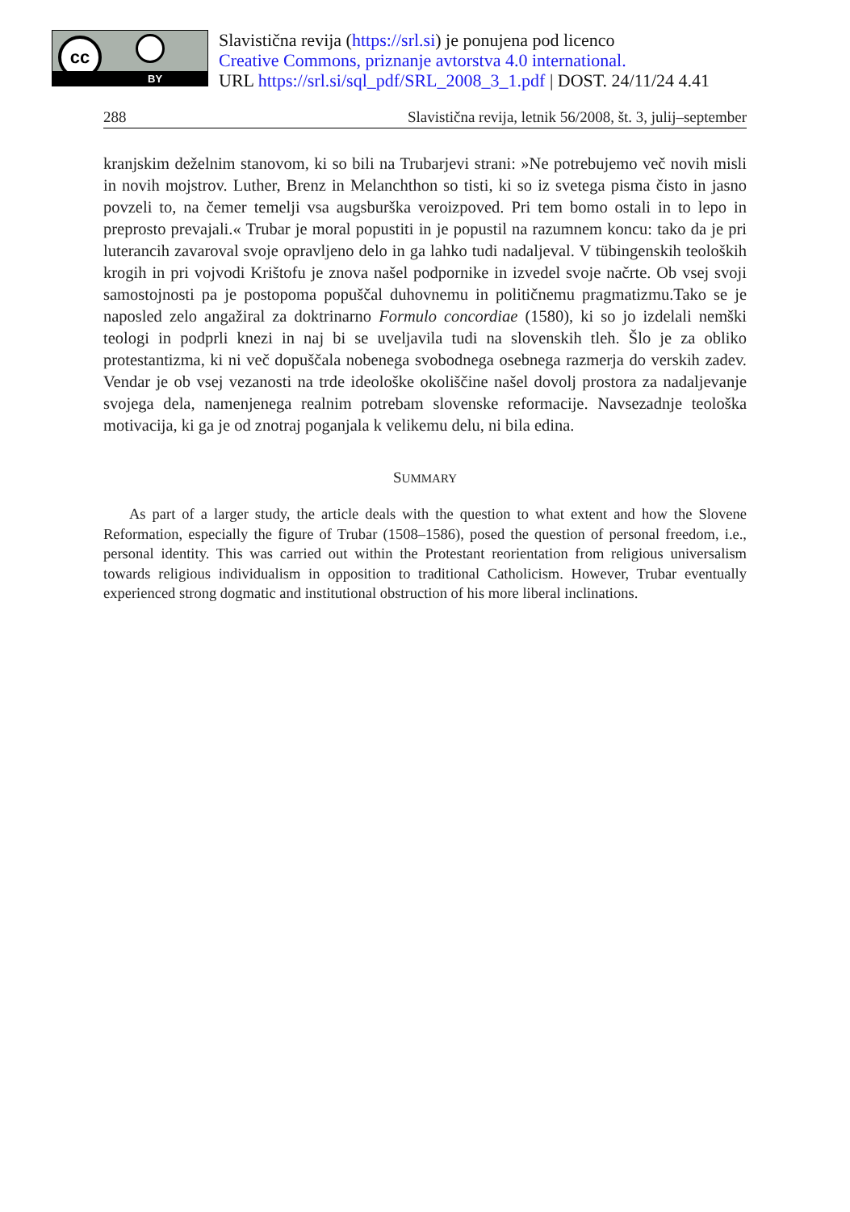cc
BY
Slavistična revija (https://srl.si) je ponujena pod licenco
Creative Commons, priznanje avtorstva 4.0 international.
URL https://srl.si/sql_pdf/SRL_2008_3_1.pdf | DOST. 24/11/24 4.41
288 Slavistična revija, letnik 56/2008, št. 3, julij–september
kranjskim deželnim stanovom, ki so bili na Trubarjevi strani: »Ne potrebujemo več novih misli in novih mojstrov. Luther, Brenz in Melanchthon so tisti, ki so iz svetega pisma čisto in jasno povzeli to, na čemer temelji vsa augsburška veroizpoved. Pri tem bomo ostali in to lepo in preprosto prevajali.« Trubar je moral popustiti in je popustil na razumnem koncu: tako da je pri luterancih zavaroval svoje opravljeno delo in ga lahko tudi nadaljeval. V tübingenskih teoloških krogih in pri vojvodi Krištofu je znova našel podpornike in izvedel svoje načrte. Ob vsej svoji samostojnosti pa je postopoma popuščal duhovnemu in političnemu pragmatizmu.Tako se je naposled zelo angažiral za doktrinarno Formulo concordiae (1580), ki so jo izdelali nemški teologi in podprli knezi in naj bi se uveljavila tudi na slovenskih tleh. Šlo je za obliko protestantizma, ki ni več dopuščala nobenega svobodnega osebnega razmerja do verskih zadev. Vendar je ob vsej vezanosti na trde ideološke okoliščine našel dovolj prostora za nadaljevanje svojega dela, namenjenega realnim potrebam slovenske reformacije. Navsezadnje teološka motivacija, ki ga je od znotraj poganjala k velikemu delu, ni bila edina.
SUMMARY
As part of a larger study, the article deals with the question to what extent and how the Slovene Reformation, especially the figure of Trubar (1508–1586), posed the question of personal freedom, i.e., personal identity. This was carried out within the Protestant reorientation from religious universalism towards religious individualism in opposition to traditional Catholicism. However, Trubar eventually experienced strong dogmatic and institutional obstruction of his more liberal inclinations.